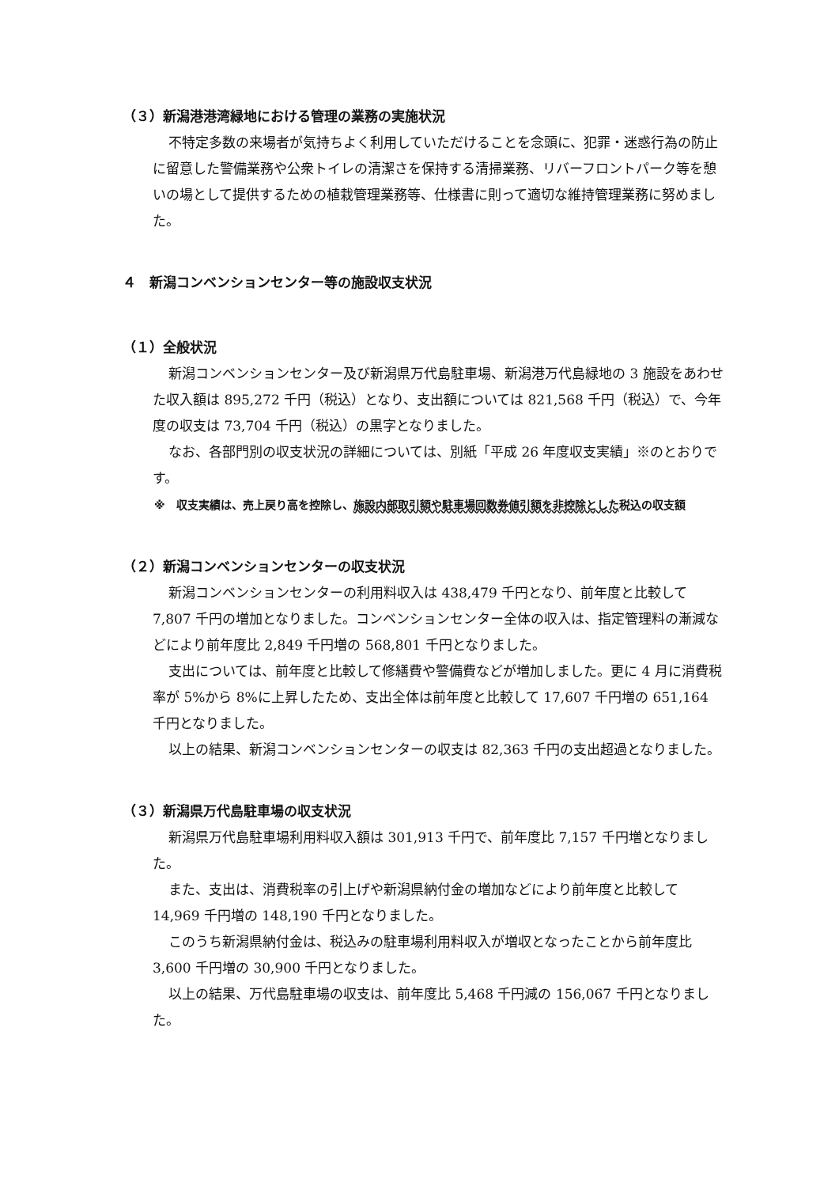（３）新潟港港湾緑地における管理の業務の実施状況
不特定多数の来場者が気持ちよく利用していただけることを念頭に、犯罪・迷惑行為の防止に留意した警備業務や公衆トイレの清潔さを保持する清掃業務、リバーフロントパーク等を憩いの場として提供するための植栽管理業務等、仕様書に則って適切な維持管理業務に努めました。
４　新潟コンベンションセンター等の施設収支状況
（１）全般状況
新潟コンベンションセンター及び新潟県万代島駐車場、新潟港万代島緑地の 3 施設をあわせた収入額は 895,272 千円（税込）となり、支出額については 821,568 千円（税込）で、今年度の収支は 73,704 千円（税込）の黒字となりました。
なお、各部門別の収支状況の詳細については、別紙「平成 26 年度収支実績」※のとおりです。
※　収支実績は、売上戻り高を控除し、施設内部取引額や駐車場回数券値引額を非控除とした税込の収支額
（２）新潟コンベンションセンターの収支状況
新潟コンベンションセンターの利用料収入は 438,479 千円となり、前年度と比較して 7,807 千円の増加となりました。コンベンションセンター全体の収入は、指定管理料の漸減などにより前年度比 2,849 千円増の 568,801 千円となりました。
支出については、前年度と比較して修繕費や警備費などが増加しました。更に 4 月に消費税率が 5%から 8%に上昇したため、支出全体は前年度と比較して 17,607 千円増の 651,164 千円となりました。
以上の結果、新潟コンベンションセンターの収支は 82,363 千円の支出超過となりました。
（３）新潟県万代島駐車場の収支状況
新潟県万代島駐車場利用料収入額は 301,913 千円で、前年度比 7,157 千円増となりました。
また、支出は、消費税率の引上げや新潟県納付金の増加などにより前年度と比較して 14,969 千円増の 148,190 千円となりました。
このうち新潟県納付金は、税込みの駐車場利用料収入が増収となったことから前年度比 3,600 千円増の 30,900 千円となりました。
以上の結果、万代島駐車場の収支は、前年度比 5,468 千円減の 156,067 千円となりました。